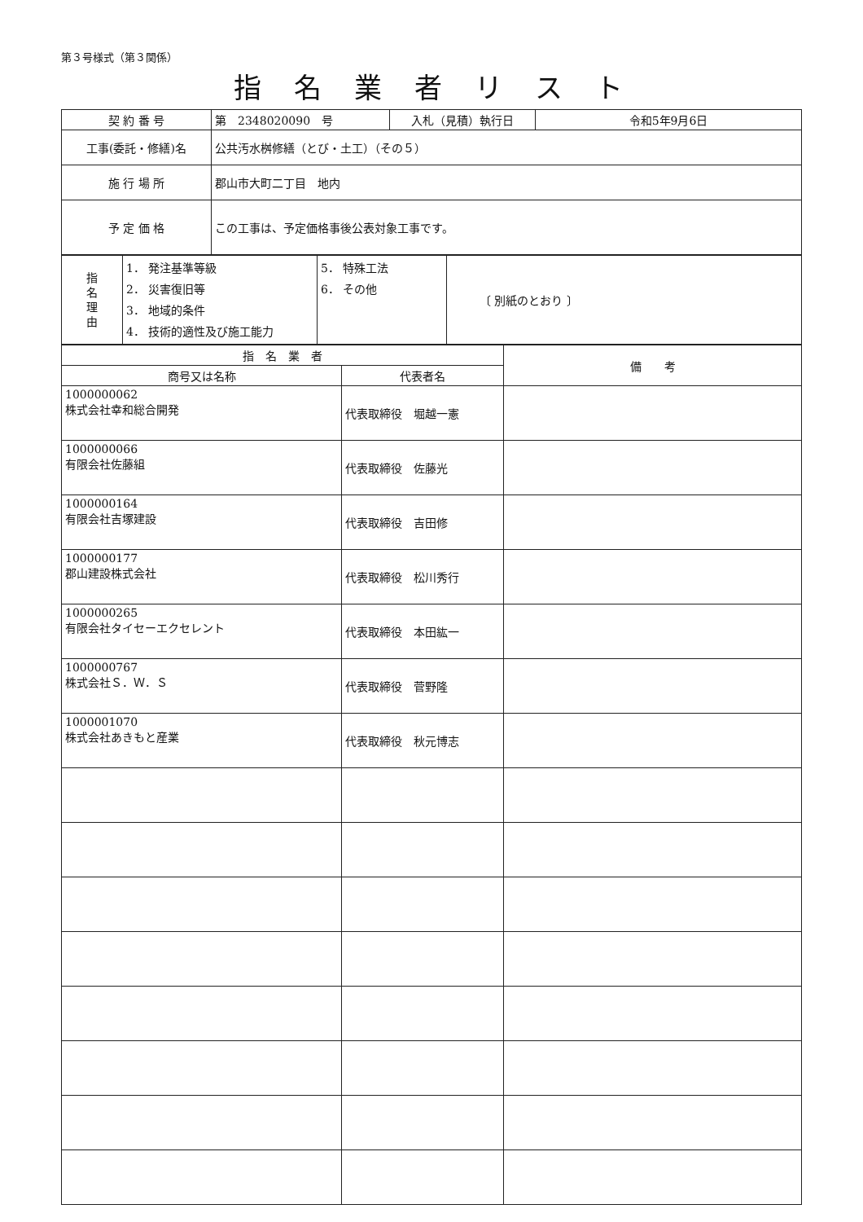第３号様式（第３関係）
指名業者リスト
| 契 約 番 号 | 第 2348020090 号 | 入札（見積）執行日 | 令和5年9月6日 |
| 工事(委託・修繕)名 | 公共汚水桝修繕（とび・土工）（その５） | | |
| 施 行 場 所 | 郡山市大町二丁目 地内 | | |
| 予 定 価 格 | この工事は、予定価格事後公表対象工事です。 | | |
| 指 名 理 由 | 1． 発注基準等級 2． 災害復旧等 3． 地域的条件 4． 技術的適性及び施工能力 | 5． 特殊工法 6． その他 | 〔 別紙のとおり 〕 |
| 指 名 業 者 | | 備 考 |
| --- | --- | --- |
| 商号又は名称 | 代表者名 | |
| 1000000062 株式会社幸和総合開発 | 代表取締役 堀越一憲 | |
| 1000000066 有限会社佐藤組 | 代表取締役 佐藤光 | |
| 1000000164 有限会社吉塚建設 | 代表取締役 吉田修 | |
| 1000000177 郡山建設株式会社 | 代表取締役 松川秀行 | |
| 1000000265 有限会社タイセーエクセレント | 代表取締役 本田紘一 | |
| 1000000767 株式会社Ｓ．Ｗ．Ｓ | 代表取締役 菅野隆 | |
| 1000001070 株式会社あきもと産業 | 代表取締役 秋元博志 | |